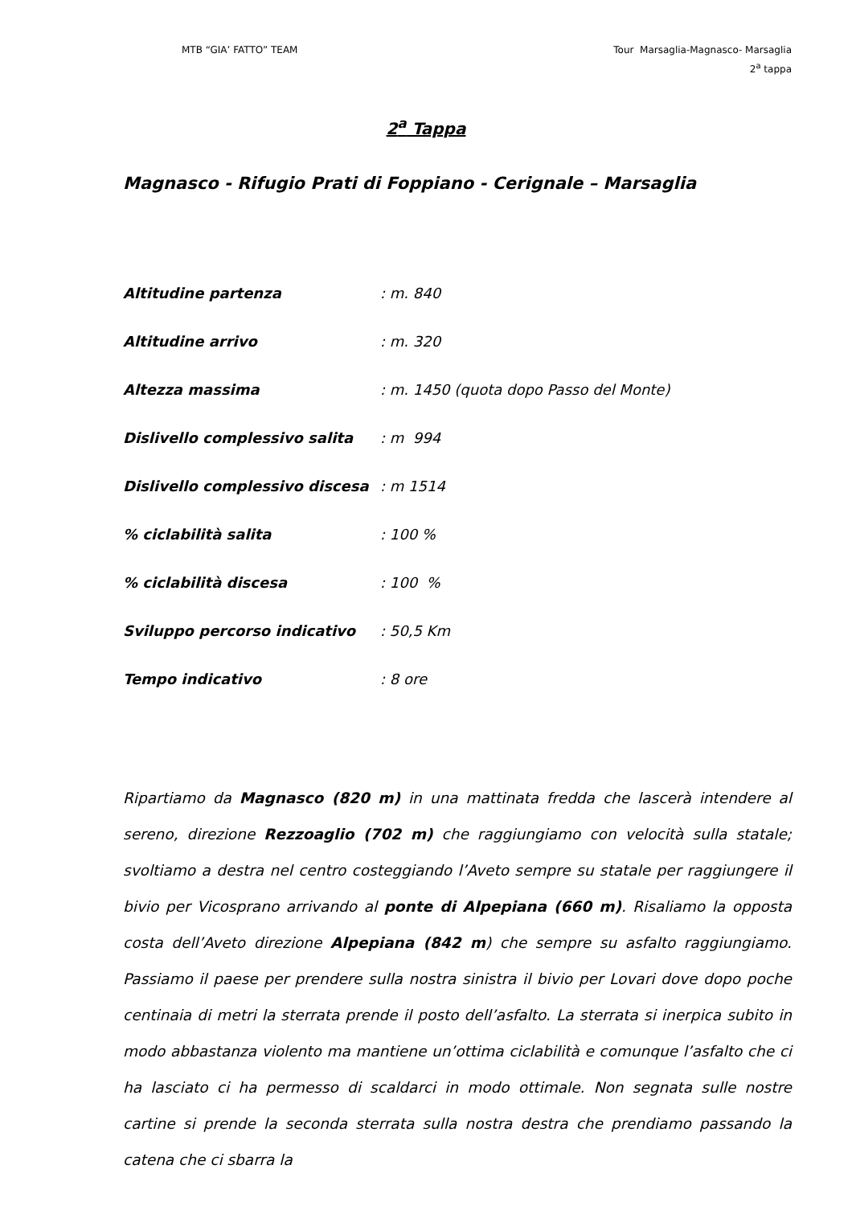MTB “GIA’ FATTO” TEAM Tour Marsaglia-Magnasco- Marsaglia
2<sup>a</sup> tappa
2<sup>a</sup> Tappa
Magnasco - Rifugio Prati di Foppiano - Cerignale – Marsaglia
| Altitudine partenza | : m. 840 |
| Altitudine arrivo | : m. 320 |
| Altezza massima | : m. 1450 (quota dopo Passo del Monte) |
| Dislivello complessivo salita | : m 994 |
| Dislivello complessivo discesa | : m 1514 |
| % ciclabilità salita | : 100 % |
| % ciclabilità discesa | : 100 % |
| Sviluppo percorso indicativo | : 50,5 Km |
| Tempo indicativo | : 8 ore |
Ripartiamo da Magnasco (820 m) in una mattinata fredda che lascerà intendere al sereno, direzione Rezzoaglio (702 m) che raggiungiamo con velocità sulla statale; svoltiamo a destra nel centro costeggiando l’Aveto sempre su statale per raggiungere il bivio per Vicosprano arrivando al ponte di Alpepiana (660 m). Risaliamo la opposta costa dell’Aveto direzione Alpepiana (842 m) che sempre su asfalto raggiungiamo. Passiamo il paese per prendere sulla nostra sinistra il bivio per Lovari dove dopo poche centinaia di metri la sterrata prende il posto dell’asfalto. La sterrata si inerpica subito in modo abbastanza violento ma mantiene un’ottima ciclabilità e comunque l’asfalto che ci ha lasciato ci ha permesso di scaldarci in modo ottimale. Non segnata sulle nostre cartine si prende la seconda sterrata sulla nostra destra che prendiamo passando la catena che ci sbarra la